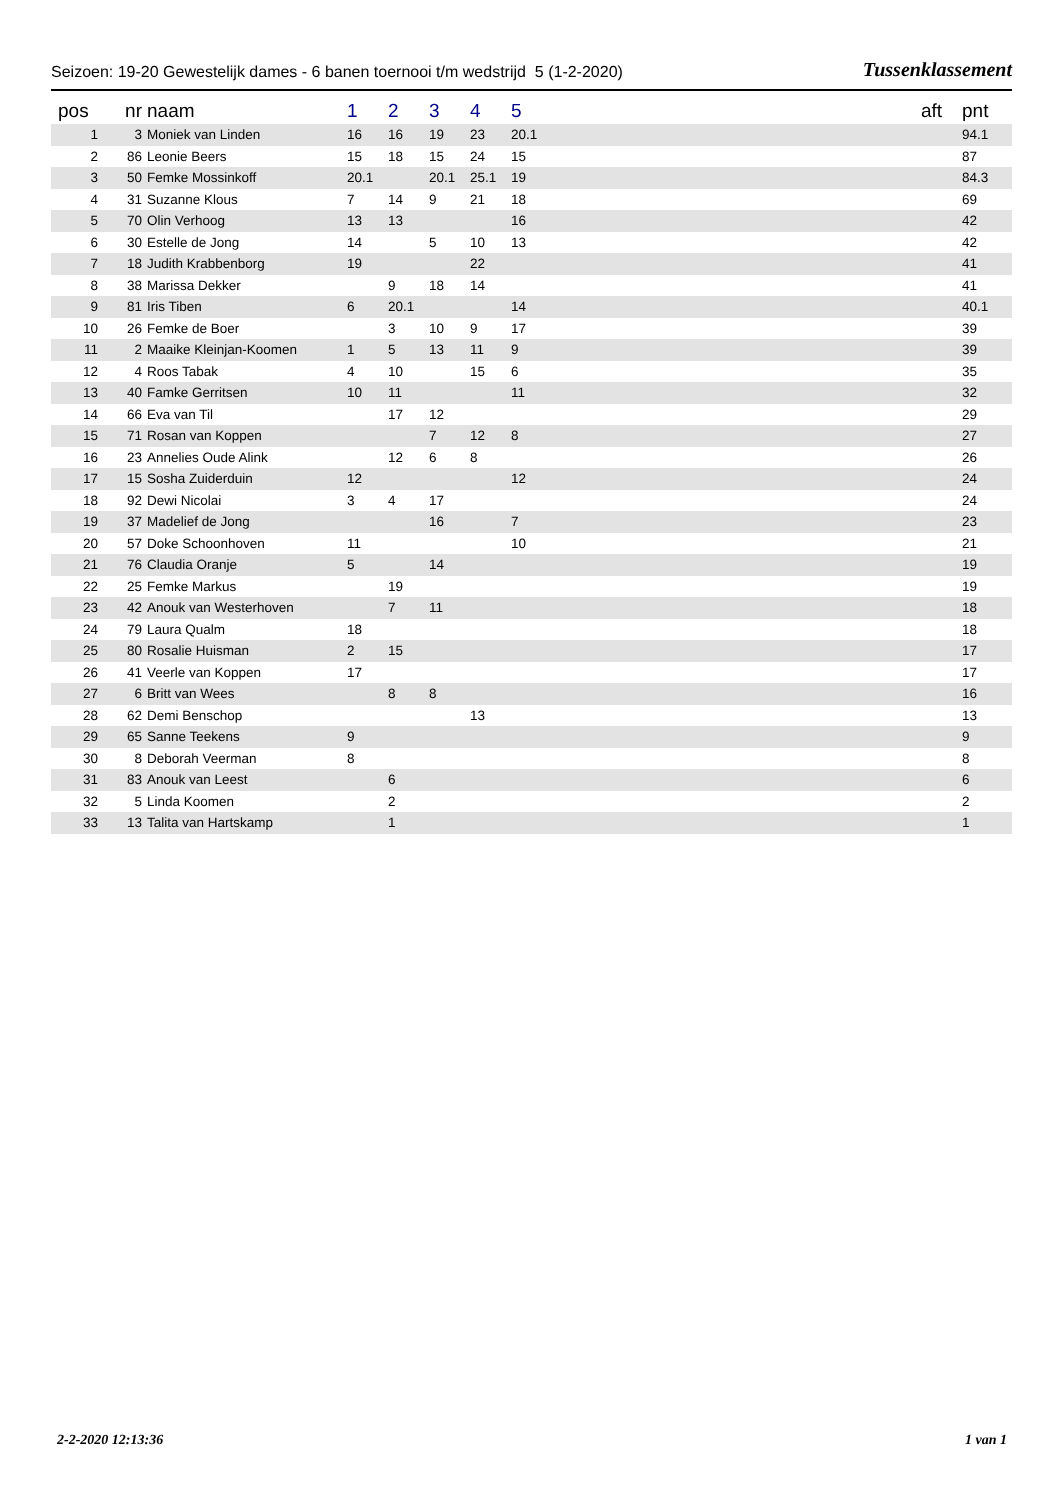Seizoen: 19-20 Gewestelijk dames - 6 banen toernooi t/m wedstrijd 5 (1-2-2020) Tussenklassement
| pos | nr | naam | 1 | 2 | 3 | 4 | 5 | aft | pnt |
| --- | --- | --- | --- | --- | --- | --- | --- | --- | --- |
| 1 | 3 | Moniek van Linden | 16 | 16 | 19 | 23 | 20.1 | | 94.1 |
| 2 | 86 | Leonie Beers | 15 | 18 | 15 | 24 | 15 | | 87 |
| 3 | 50 | Femke Mossinkoff | 20.1 | | 20.1 | 25.1 | 19 | | 84.3 |
| 4 | 31 | Suzanne Klous | 7 | 14 | 9 | 21 | 18 | | 69 |
| 5 | 70 | Olin Verhoog | 13 | 13 | | | 16 | | 42 |
| 6 | 30 | Estelle de Jong | 14 | | 5 | 10 | 13 | | 42 |
| 7 | 18 | Judith Krabbenborg | 19 | | | 22 | | | 41 |
| 8 | 38 | Marissa Dekker | | 9 | 18 | 14 | | | 41 |
| 9 | 81 | Iris Tiben | 6 | 20.1 | | | 14 | | 40.1 |
| 10 | 26 | Femke de Boer | | 3 | 10 | 9 | 17 | | 39 |
| 11 | 2 | Maaike Kleinjan-Koomen | 1 | 5 | 13 | 11 | 9 | | 39 |
| 12 | 4 | Roos Tabak | 4 | 10 | | 15 | 6 | | 35 |
| 13 | 40 | Famke Gerritsen | 10 | 11 | | | 11 | | 32 |
| 14 | 66 | Eva van Til | | 17 | 12 | | | | 29 |
| 15 | 71 | Rosan van Koppen | | | 7 | 12 | 8 | | 27 |
| 16 | 23 | Annelies Oude Alink | | 12 | 6 | 8 | | | 26 |
| 17 | 15 | Sosha Zuiderduin | 12 | | | | 12 | | 24 |
| 18 | 92 | Dewi Nicolai | 3 | 4 | 17 | | | | 24 |
| 19 | 37 | Madelief de Jong | | | 16 | | 7 | | 23 |
| 20 | 57 | Doke Schoonhoven | 11 | | | | 10 | | 21 |
| 21 | 76 | Claudia Oranje | 5 | | 14 | | | | 19 |
| 22 | 25 | Femke Markus | | 19 | | | | | 19 |
| 23 | 42 | Anouk van Westerhoven | | 7 | 11 | | | | 18 |
| 24 | 79 | Laura Qualm | 18 | | | | | | 18 |
| 25 | 80 | Rosalie Huisman | 2 | 15 | | | | | 17 |
| 26 | 41 | Veerle van Koppen | 17 | | | | | | 17 |
| 27 | 6 | Britt van Wees | | 8 | 8 | | | | 16 |
| 28 | 62 | Demi Benschop | | | | 13 | | | 13 |
| 29 | 65 | Sanne Teekens | 9 | | | | | | 9 |
| 30 | 8 | Deborah Veerman | 8 | | | | | | 8 |
| 31 | 83 | Anouk van Leest | | 6 | | | | | 6 |
| 32 | 5 | Linda Koomen | | 2 | | | | | 2 |
| 33 | 13 | Talita van Hartskamp | | 1 | | | | | 1 |
2-2-2020 12:13:36 1 van 1